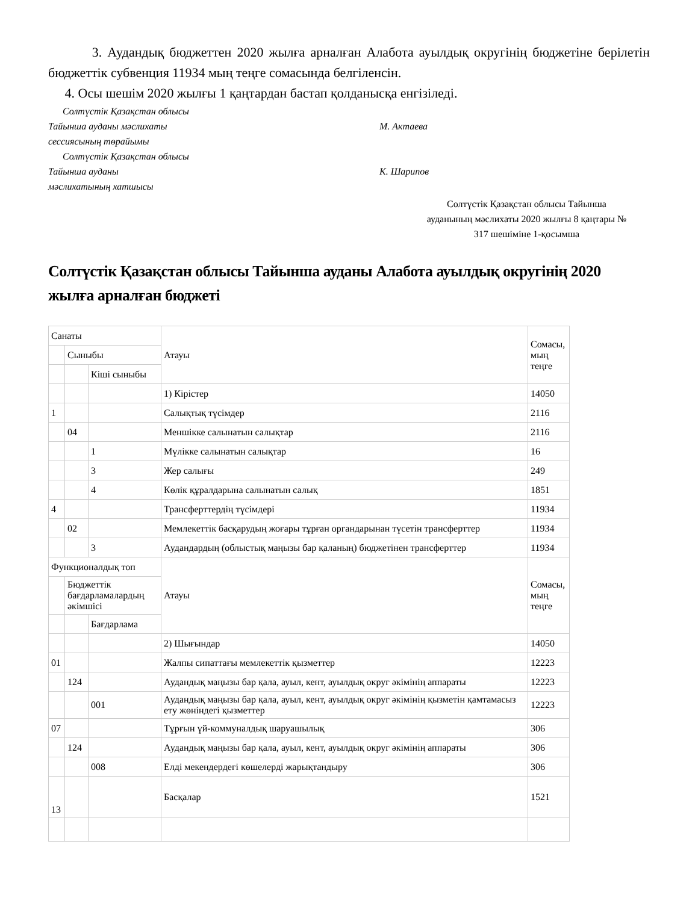3. Аудандық бюджеттен 2020 жылға арналған Алабота ауылдық округінің бюджетіне берілетін бюджеттік субвенция 11934 мың теңге сомасында белгіленсін.
4. Осы шешім 2020 жылғы 1 қаңтардан бастап қолданысқа енгізіледі.
Солтүстік Қазақстан облысы
Тайынша ауданы мәслихаты
сессиясының төрайымы
М. Актаева
Солтүстік Қазақстан облысы
Тайынша ауданы
мәслихатының хатшысы
К. Шарипов
Солтүстік Қазақстан облысы Тайынша
ауданының мәслихаты 2020 жылғы 8 қаңтары №
317 шешіміне 1-қосымша
Солтүстік Қазақстан облысы Тайынша ауданы Алабота ауылдық округінің 2020 жылға арналған бюджеті
| Санаты | | | Атауы | Сомасы, мың теңге |
| | Сыныбы | | | |
| | | Кіші сыныбы | | |
| | | | 1) Кірістер | 14050 |
| 1 | | | Салықтық түсімдер | 2116 |
| | 04 | | Меншікке салынатын салықтар | 2116 |
| | | 1 | Мүлікке салынатын салықтар | 16 |
| | | 3 | Жер салығы | 249 |
| | | 4 | Көлік құралдарына салынатын салық | 1851 |
| 4 | | | Трансферттердің түсімдері | 11934 |
| | 02 | | Мемлекеттік басқарудың жоғары тұрған органдарынан түсетін трансферттер | 11934 |
| | | 3 | Аудандардың (облыстық маңызы бар қаланың) бюджетінен трансферттер | 11934 |
| Функционалдық топ | | | Атауы | Сомасы, мың теңге |
| | Бюджеттік бағдарламалардың әкімшісі | | | |
| | | Бағдарлама | | |
| | | | 2) Шығындар | 14050 |
| 01 | | | Жалпы сипаттағы мемлекеттік қызметтер | 12223 |
| | 124 | | Аудандық маңызы бар қала, ауыл, кент, ауылдық округ әкімінің аппараты | 12223 |
| | | 001 | Аудандық маңызы бар қала, ауыл, кент, ауылдық округ әкімінің қызметін қамтамасыз ету жөніндегі қызметтер | 12223 |
| 07 | | | Тұрғын үй-коммуналдық шаруашылық | 306 |
| | 124 | | Аудандық маңызы бар қала, ауыл, кент, ауылдық округ әкімінің аппараты | 306 |
| | | 008 | Елді мекендердегі көшелерді жарықтандыру | 306 |
| 13 | | | Басқалар | 1521 |